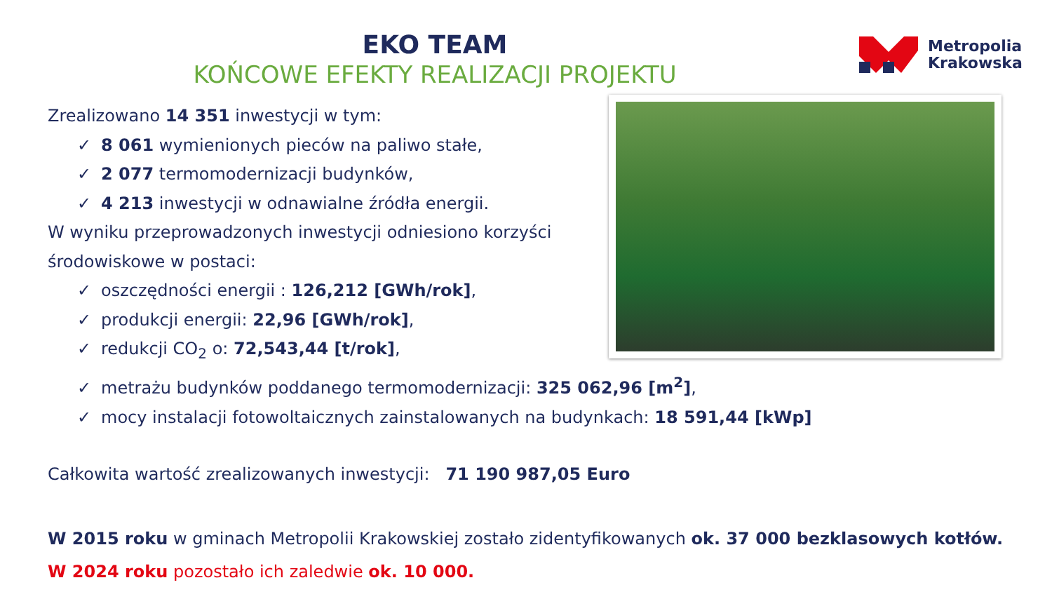EKO TEAM
KOŃCOWE EFEKTY REALIZACJI PROJEKTU
Metropolia
Krakowska
Zrealizowano 14 351 inwestycji w tym:
✓ 8 061 wymienionych pieców na paliwo stałe,
✓ 2 077 termomodernizacji budynków,
✓ 4 213 inwestycji w odnawialne źródła energii.
W wyniku przeprowadzonych inwestycji odniesiono korzyści
środowiskowe w postaci:
✓ oszczędności energii : 126,212 [GWh/rok],
✓ produkcji energii: 22,96 [GWh/rok],
✓ redukcji CO<sub>2</sub> o: 72,543,44 [t/rok],
✓ metrażu budynków poddanego termomodernizacji: 325 062,96 [m<sup>2</sup>],
✓ mocy instalacji fotowoltaicznych zainstalowanych na budynkach: 18 591,44 [kWp]
Całkowita wartość zrealizowanych inwestycji: 71 190 987,05 Euro
W 2015 roku w gminach Metropolii Krakowskiej zostało zidentyfikowanych ok. 37 000 bezklasowych kotłów.
W 2024 roku pozostało ich zaledwie ok. 10 000.